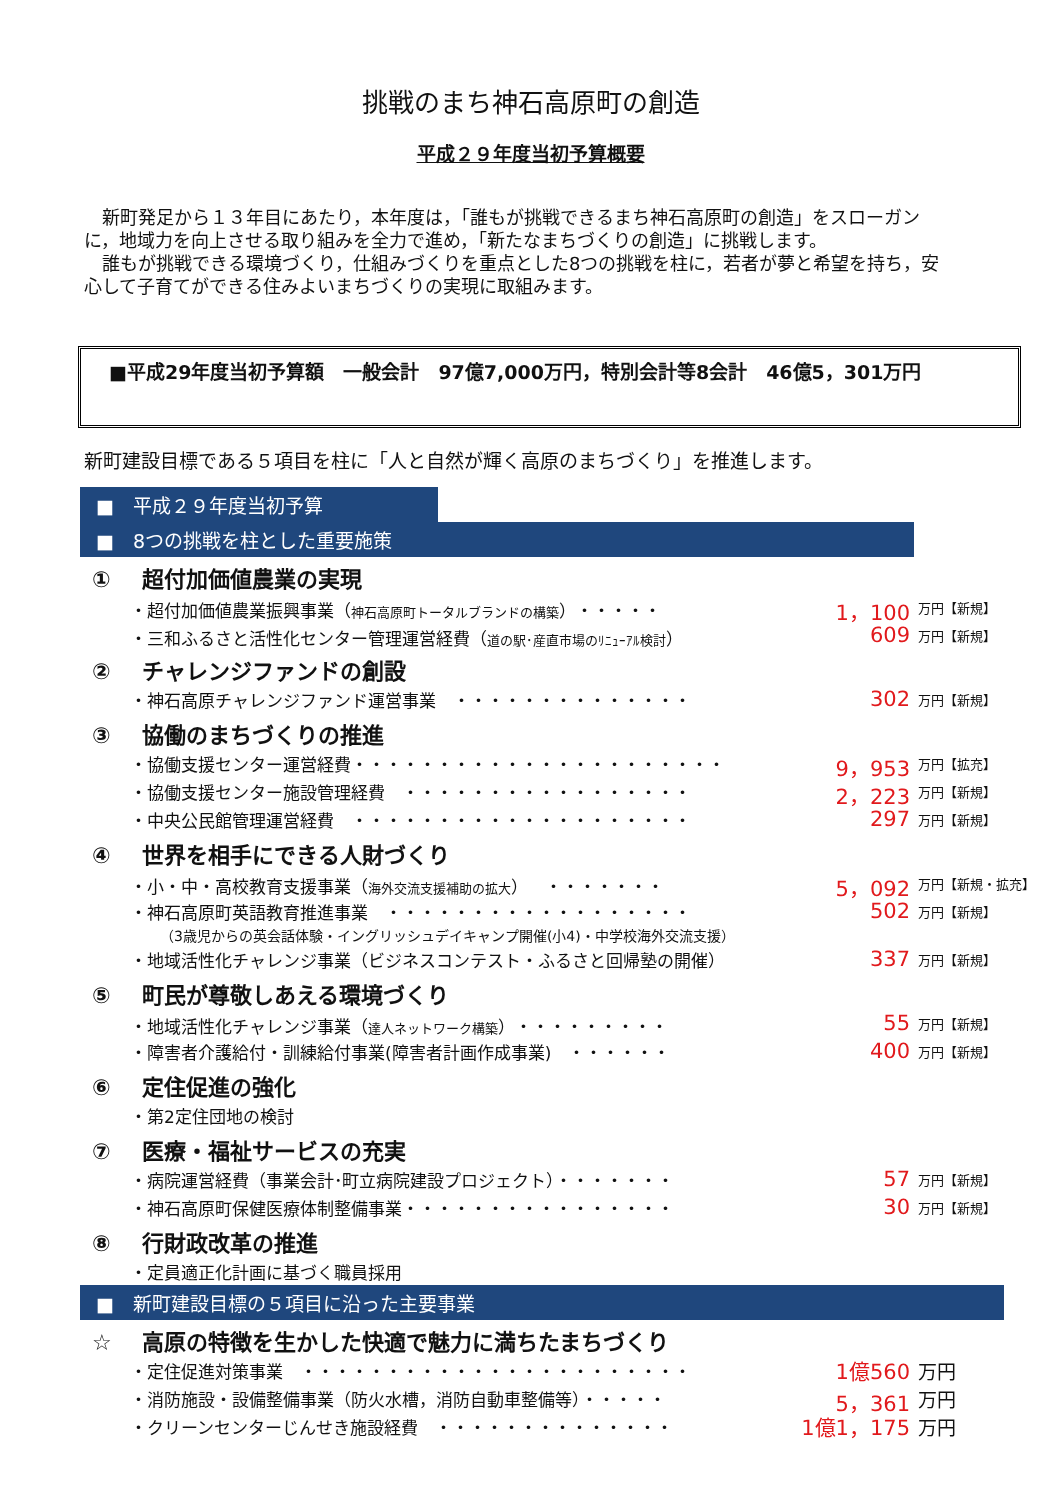挑戦のまち神石高原町の創造
平成２９年度当初予算概要
　新町発足から１３年目にあたり，本年度は，「誰もが挑戦できるまち神石高原町の創造」をスローガンに，地域力を向上させる取り組みを全力で進め，「新たなまちづくりの創造」に挑戦します。
　誰もが挑戦できる環境づくり，仕組みづくりを重点とした8つの挑戦を柱に，若者が夢と希望を持ち，安心して子育てができる住みよいまちづくりの実現に取組みます。
■平成29年度当初予算額　一般会計　97億7,000万円，特別会計等8会計　46億5，301万円
新町建設目標である５項目を柱に「人と自然が輝く高原のまちづくり」を推進します。
■　平成２９年度当初予算
■　8つの挑戦を柱とした重要施策
① 超付加価値農業の実現
・超付加価値農業振興事業（神石高原町トータルブランドの構築）・・・・・
1，100
万円【新規】
・三和ふるさと活性化センター管理運営経費（道の駅･産直市場のﾘﾆｭｰｱﾙ検討）
609
万円【新規】
② チャレンジファンドの創設
・神石高原チャレンジファンド運営事業　・・・・・・・・・・・・・・
302
万円【新規】
③ 協働のまちづくりの推進
・協働支援センター運営経費・・・・・・・・・・・・・・・・・・・・・・
9，953
万円【拡充】
・協働支援センター施設管理経費　・・・・・・・・・・・・・・・・・
2，223
万円【新規】
・中央公民館管理運営経費　・・・・・・・・・・・・・・・・・・・・
297
万円【新規】
④ 世界を相手にできる人財づくり
・小・中・高校教育支援事業（海外交流支援補助の拡大）　・・・・・・・
5，092
万円【新規・拡充】
・神石高原町英語教育推進事業　・・・・・・・・・・・・・・・・・・
502
万円【新規】
（3歳児からの英会話体験・イングリッシュデイキャンプ開催(小4)・中学校海外交流支援）
・地域活性化チャレンジ事業（ビジネスコンテスト・ふるさと回帰塾の開催）
337
万円【新規】
⑤ 町民が尊敬しあえる環境づくり
・地域活性化チャレンジ事業（達人ネットワーク構築）・・・・・・・・・
55
万円【新規】
・障害者介護給付・訓練給付事業(障害者計画作成事業)　・・・・・・
400
万円【新規】
⑥ 定住促進の強化
・第2定住団地の検討
⑦ 医療・福祉サービスの充実
・病院運営経費（事業会計･町立病院建設プロジェクト）・・・・・・・
57
万円【新規】
・神石高原町保健医療体制整備事業・・・・・・・・・・・・・・・・
30
万円【新規】
⑧ 行財政改革の推進
・定員適正化計画に基づく職員採用
■　新町建設目標の５項目に沿った主要事業
☆ 高原の特徴を生かした快適で魅力に満ちたまちづくり
・定住促進対策事業　・・・・・・・・・・・・・・・・・・・・・・・
1億560 万円
・消防施設・設備整備事業（防火水槽，消防自動車整備等）・・・・・
5，361 万円
・クリーンセンターじんせき施設経費　・・・・・・・・・・・・・・
1億1，175 万円